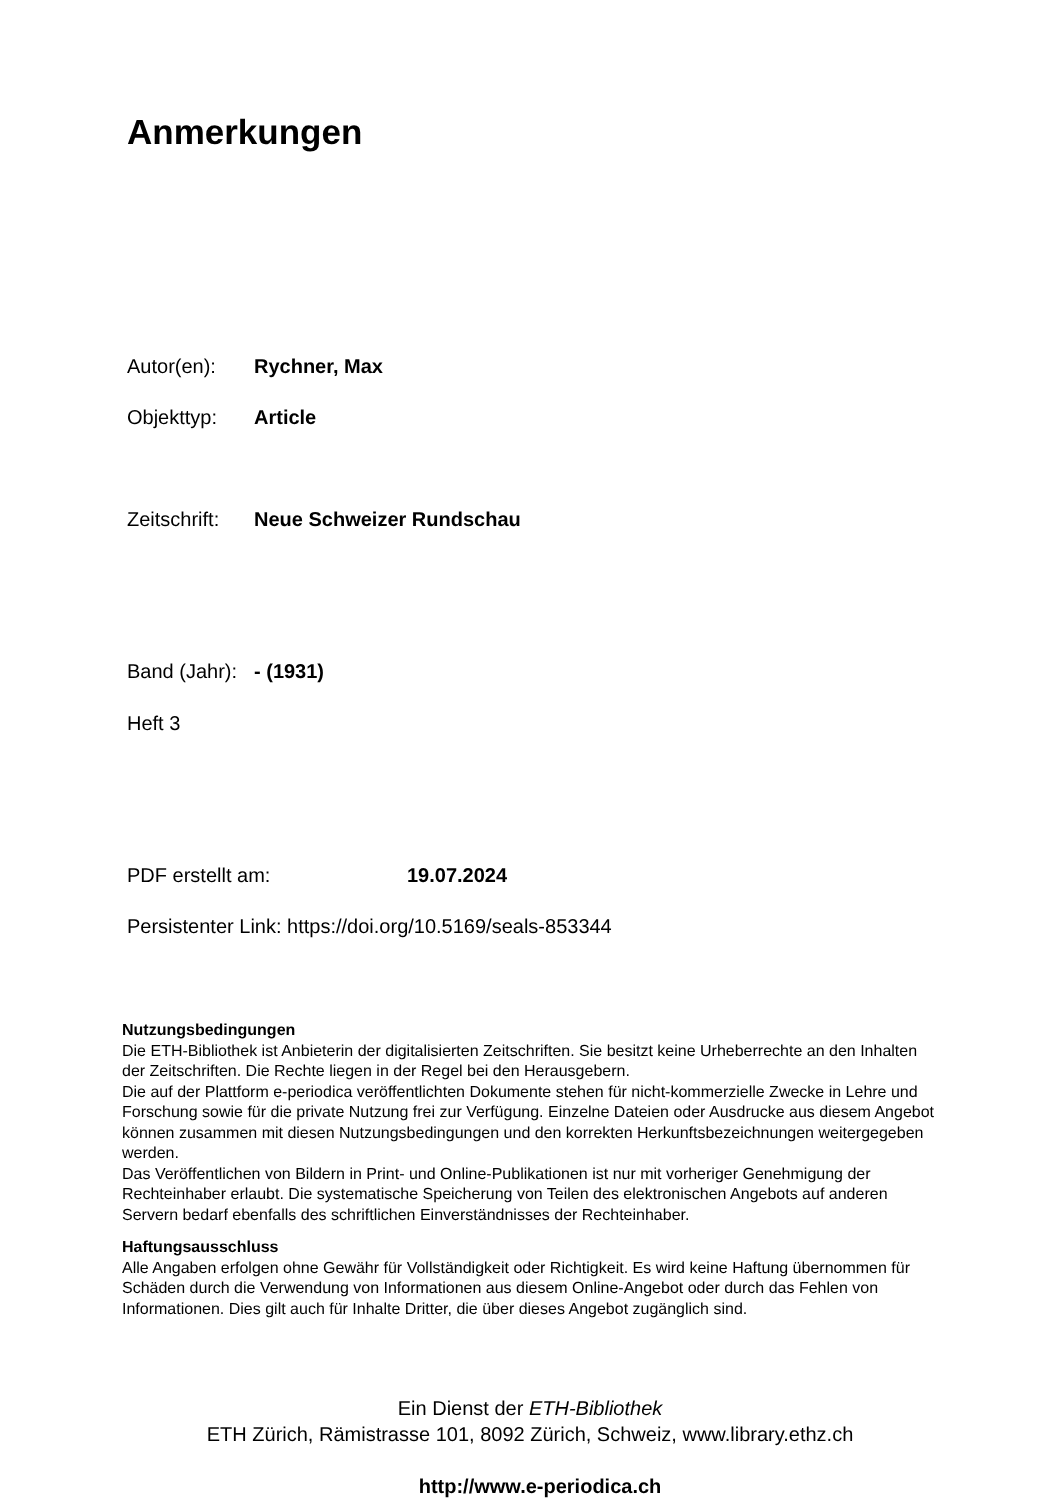Anmerkungen
Autor(en): Rychner, Max
Objekttyp: Article
Zeitschrift: Neue Schweizer Rundschau
Band (Jahr): - (1931)
Heft 3
PDF erstellt am: 19.07.2024
Persistenter Link: https://doi.org/10.5169/seals-853344
Nutzungsbedingungen
Die ETH-Bibliothek ist Anbieterin der digitalisierten Zeitschriften. Sie besitzt keine Urheberrechte an den Inhalten der Zeitschriften. Die Rechte liegen in der Regel bei den Herausgebern.
Die auf der Plattform e-periodica veröffentlichten Dokumente stehen für nicht-kommerzielle Zwecke in Lehre und Forschung sowie für die private Nutzung frei zur Verfügung. Einzelne Dateien oder Ausdrucke aus diesem Angebot können zusammen mit diesen Nutzungsbedingungen und den korrekten Herkunftsbezeichnungen weitergegeben werden.
Das Veröffentlichen von Bildern in Print- und Online-Publikationen ist nur mit vorheriger Genehmigung der Rechteinhaber erlaubt. Die systematische Speicherung von Teilen des elektronischen Angebots auf anderen Servern bedarf ebenfalls des schriftlichen Einverständnisses der Rechteinhaber.
Haftungsausschluss
Alle Angaben erfolgen ohne Gewähr für Vollständigkeit oder Richtigkeit. Es wird keine Haftung übernommen für Schäden durch die Verwendung von Informationen aus diesem Online-Angebot oder durch das Fehlen von Informationen. Dies gilt auch für Inhalte Dritter, die über dieses Angebot zugänglich sind.
Ein Dienst der ETH-Bibliothek
ETH Zürich, Rämistrasse 101, 8092 Zürich, Schweiz, www.library.ethz.ch
http://www.e-periodica.ch